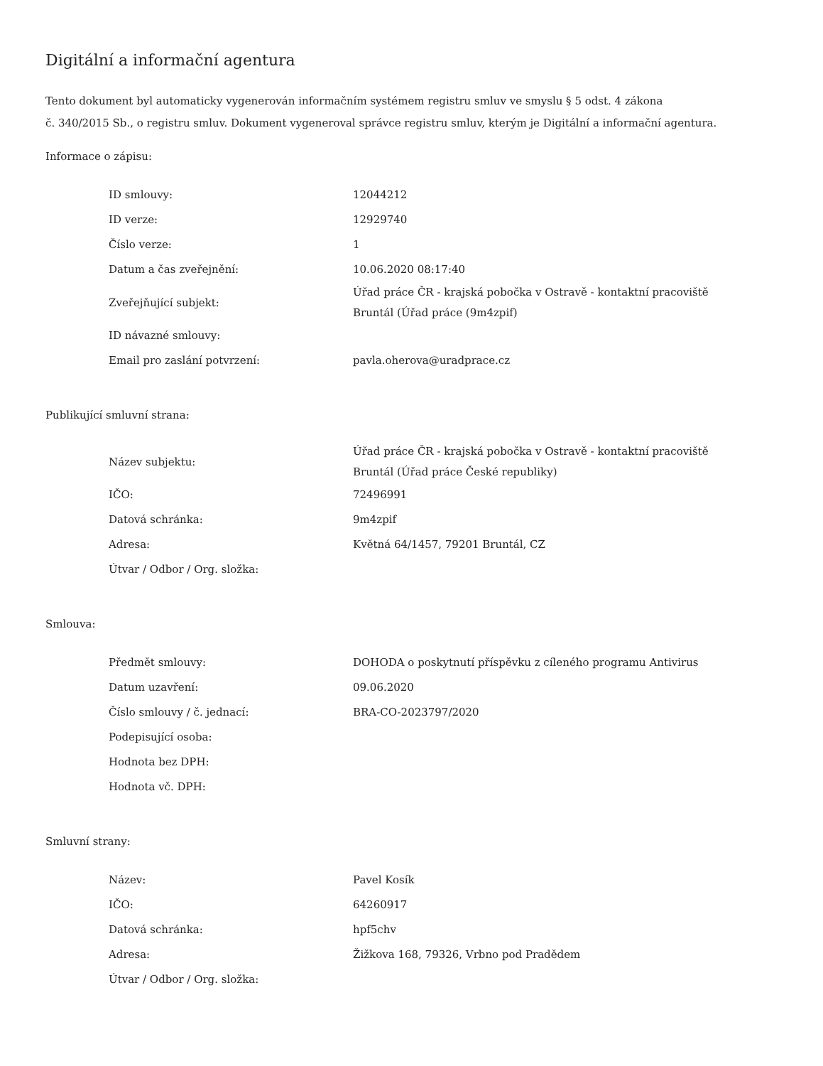Digitální a informační agentura
Tento dokument byl automaticky vygenerován informačním systémem registru smluv ve smyslu § 5 odst. 4 zákona
č. 340/2015 Sb., o registru smluv. Dokument vygeneroval správce registru smluv, kterým je Digitální a informační agentura.
Informace o zápisu:
| ID smlouvy: | 12044212 |
| ID verze: | 12929740 |
| Číslo verze: | 1 |
| Datum a čas zveřejnění: | 10.06.2020 08:17:40 |
| Zveřejňující subjekt: | Úřad práce ČR - krajská pobočka v Ostravě - kontaktní pracoviště Bruntál (Úřad práce (9m4zpif) |
| ID návazné smlouvy: | |
| Email pro zaslání potvrzení: | pavla.oherova@uradprace.cz |
Publikující smluvní strana:
| Název subjektu: | Úřad práce ČR - krajská pobočka v Ostravě - kontaktní pracoviště Bruntál (Úřad práce České republiky) |
| IČO: | 72496991 |
| Datová schránka: | 9m4zpif |
| Adresa: | Květná 64/1457, 79201 Bruntál, CZ |
| Útvar / Odbor / Org. složka: | |
Smlouva:
| Předmět smlouvy: | DOHODA o poskytnutí příspěvku z cíleného programu Antivirus |
| Datum uzavření: | 09.06.2020 |
| Číslo smlouvy / č. jednací: | BRA-CO-2023797/2020 |
| Podepisující osoba: | |
| Hodnota bez DPH: | |
| Hodnota vč. DPH: | |
Smluvní strany:
| Název: | Pavel Kosík |
| IČO: | 64260917 |
| Datová schránka: | hpf5chv |
| Adresa: | Žižkova 168, 79326, Vrbno pod Pradědem |
| Útvar / Odbor / Org. složka: | |